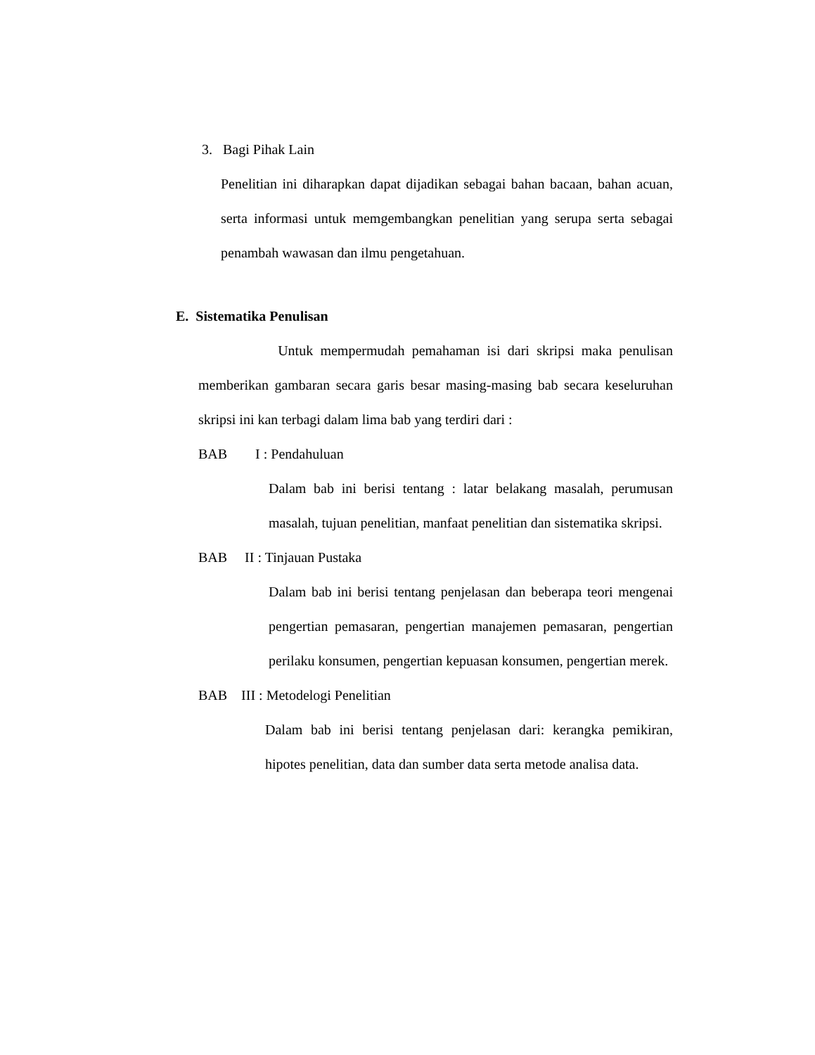3. Bagi Pihak Lain
Penelitian ini diharapkan dapat dijadikan sebagai bahan bacaan, bahan acuan, serta informasi untuk memgembangkan penelitian yang serupa serta sebagai penambah wawasan dan ilmu pengetahuan.
E. Sistematika Penulisan
Untuk mempermudah pemahaman isi dari skripsi maka penulisan memberikan gambaran secara garis besar masing-masing bab secara keseluruhan skripsi ini kan terbagi dalam lima bab yang terdiri dari :
BAB I : Pendahuluan
Dalam bab ini berisi tentang : latar belakang masalah, perumusan masalah, tujuan penelitian, manfaat penelitian dan sistematika skripsi.
BAB II : Tinjauan Pustaka
Dalam bab ini berisi tentang penjelasan dan beberapa teori mengenai pengertian pemasaran, pengertian manajemen pemasaran, pengertian perilaku konsumen, pengertian kepuasan konsumen, pengertian merek.
BAB III : Metodelogi Penelitian
Dalam bab ini berisi tentang penjelasan dari: kerangka pemikiran, hipotes penelitian, data dan sumber data serta metode analisa data.